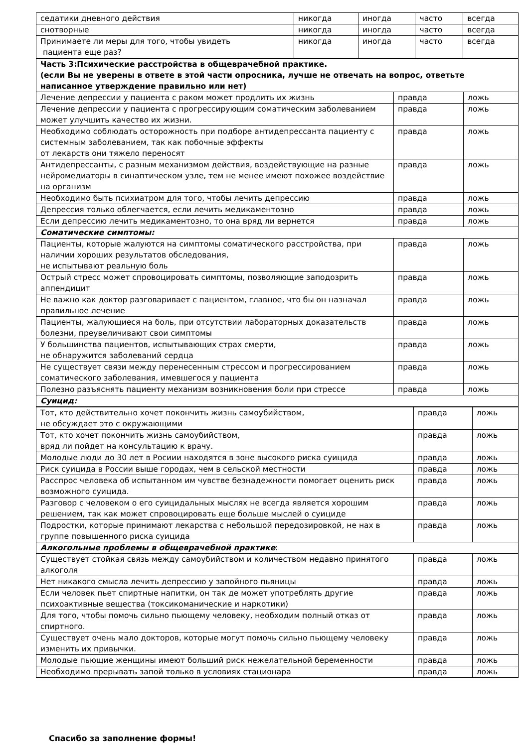| седатики дневного действия | никогда | иногда | часто | всегда |
| снотворные | никогда | иногда | часто | всегда |
| Принимаете ли меры для того, чтобы увидеть пациента еще раз? | никогда | иногда | часто | всегда |
| Часть 3:Психические расстройства в общеврачебной практике. (если Вы не уверены в ответе в этой части опросника, лучше не отвечать на вопрос, ответьте написанное утверждение правильно или нет) | | |
| Лечение депрессии у пациента с раком может продлить их жизнь | правда | ложь |
| Лечение депрессии у пациента с прогрессирующим соматическим заболеванием может улучшить качество их жизни. | правда | ложь |
| Необходимо соблюдать осторожность при подборе антидепрессанта пациенту с системным заболеванием, так как побочные эффекты от лекарств они тяжело переносят | правда | ложь |
| Антидепрессанты, с разным механизмом действия, воздействующие на разные нейромедиаторы в синаптическом узле, тем не менее имеют похожее воздействие на организм | правда | ложь |
| Необходимо быть психиатром для того, чтобы лечить депрессию | правда | ложь |
| Депрессия только облегчается, если лечить медикаментозно | правда | ложь |
| Если депрессию лечить медикаментозно, то она вряд ли вернется | правда | ложь |
| Соматические симптомы: | | |
| Пациенты, которые жалуются на симптомы соматического расстройства, при наличии хороших результатов обследования, не испытывают реальную боль | правда | ложь |
| Острый стресс может спровоцировать симптомы, позволяющие заподозрить аппендицит | правда | ложь |
| Не важно как доктор разговаривает с пациентом, главное, что бы он назначал правильное лечение | правда | ложь |
| Пациенты, жалующиеся на боль, при отсутствии лабораторных доказательств болезни, преувеличивают свои симптомы | правда | ложь |
| У большинства пациентов, испытывающих страх смерти, не обнаружится заболеваний сердца | правда | ложь |
| Не существует связи между перенесенным стрессом и прогрессированием соматического заболевания, имевшегося у пациента | правда | ложь |
| Полезно разъяснять пациенту механизм возникновения боли при стрессе | правда | ложь |
| Суицид: | | |
| Тот, кто действительно хочет покончить жизнь самоубийством, не обсуждает это с окружающими | правда | ложь |
| Тот, кто хочет покончить жизнь самоубийством, вряд ли пойдет на консультацию к врачу. | правда | ложь |
| Молодые люди до 30 лет в Росиии находятся в зоне высокого риска суицида | правда | ложь |
| Риск суицида в России выше городах, чем в сельской местности | правда | ложь |
| Расспрос человека об испытанном им чувстве безнадежности помогает оценить риск возможного суицида. | правда | ложь |
| Разговор с человеком о его суицидальных мыслях не всегда является хорошим решением, так как может спровоцировать еще больше мыслей о суициде | правда | ложь |
| Подростки, которые принимают лекарства с небольшой передозировкой, не нах в группе повышенного риска суицида | правда | ложь |
| Алкогольные проблемы в общеврачебной практике : | | |
| Существует стойкая связь между самоубийством и количеством недавно принятого алкоголя | правда | ложь |
| Нет никакого смысла лечить депрессию у запойного пьяницы | правда | ложь |
| Если человек пьет спиртные напитки, он так де может употреблять другие психоактивные вещества (токсикоманические и наркотики) | правда | ложь |
| Для того, чтобы помочь сильно пьющему человеку, необходим полный отказ от спиртного. | правда | ложь |
| Существует очень мало докторов, которые могут помочь сильно пьющему человеку изменить их привычки. | правда | ложь |
| Молодые пьющие женщины имеют больший риск нежелательной беременности | правда | ложь |
| Необходимо прерывать запой только в условиях стационара | правда | ложь |
Спасибо за заполнение формы!